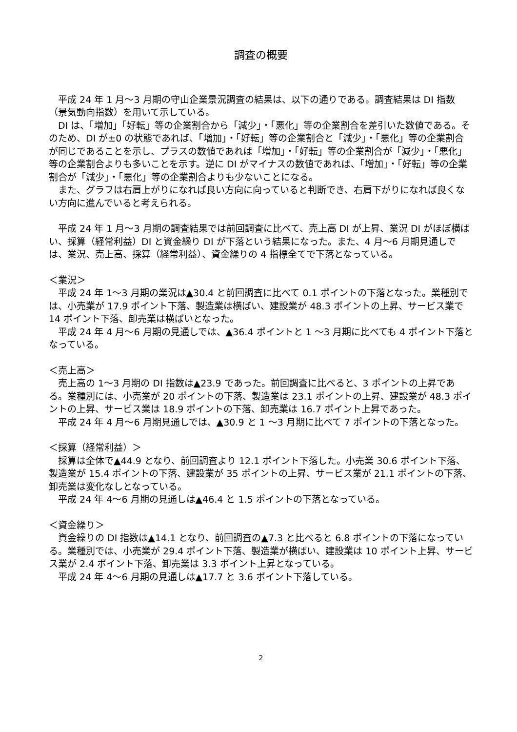調査の概要
　平成 24 年 1 月～3 月期の守山企業景況調査の結果は、以下の通りである。調査結果は DI 指数（景気動向指数）を用いて示している。
　DI は、「増加」「好転」等の企業割合から「減少」・「悪化」等の企業割合を差引いた数値である。そのため、DI が±0 の状態であれば、「増加」・「好転」等の企業割合と「減少」・「悪化」等の企業割合が同じであることを示し、プラスの数値であれば「増加」・「好転」等の企業割合が「減少」・「悪化」等の企業割合よりも多いことを示す。逆に DI がマイナスの数値であれば、「増加」・「好転」等の企業割合が「減少」・「悪化」等の企業割合よりも少ないことになる。
　また、グラフは右肩上がりになれば良い方向に向っていると判断でき、右肩下がりになれば良くない方向に進んでいると考えられる。
　平成 24 年 1 月～3 月期の調査結果では前回調査に比べて、売上高 DI が上昇、業況 DI がほぼ横ばい、採算（経常利益）DI と資金繰り DI が下落という結果になった。また、4 月～6 月期見通しでは、業況、売上高、採算（経常利益）、資金繰りの 4 指標全てで下落となっている。
＜業況＞
　平成 24 年 1～3 月期の業況は▲30.4 と前回調査に比べて 0.1 ポイントの下落となった。業種別では、小売業が 17.9 ポイント下落、製造業は横ばい、建設業が 48.3 ポイントの上昇、サービス業で 14 ポイント下落、卸売業は横ばいとなった。
　平成 24 年 4 月～6 月期の見通しでは、▲36.4 ポイントと 1 ～3 月期に比べても 4 ポイント下落となっている。
＜売上高＞
　売上高の 1～3 月期の DI 指数は▲23.9 であった。前回調査に比べると、3 ポイントの上昇である。業種別には、小売業が 20 ポイントの下落、製造業は 23.1 ポイントの上昇、建設業が 48.3 ポイントの上昇、サービス業は 18.9 ポイントの下落、卸売業は 16.7 ポイント上昇であった。
　平成 24 年 4 月～6 月期見通しでは、▲30.9 と 1 ～3 月期に比べて 7 ポイントの下落となった。
＜採算（経常利益）＞
　採算は全体で▲44.9 となり、前回調査より 12.1 ポイント下落した。小売業 30.6 ポイント下落、製造業が 15.4 ポイントの下落、建設業が 35 ポイントの上昇、サービス業が 21.1 ポイントの下落、卸売業は変化なしとなっている。
　平成 24 年 4～6 月期の見通しは▲46.4 と 1.5 ポイントの下落となっている。
＜資金繰り＞
　資金繰りの DI 指数は▲14.1 となり、前回調査の▲7.3 と比べると 6.8 ポイントの下落になっている。業種別では、小売業が 29.4 ポイント下落、製造業が横ばい、建設業は 10 ポイント上昇、サービス業が 2.4 ポイント下落、卸売業は 3.3 ポイント上昇となっている。
　平成 24 年 4～6 月期の見通しは▲17.7 と 3.6 ポイント下落している。
2